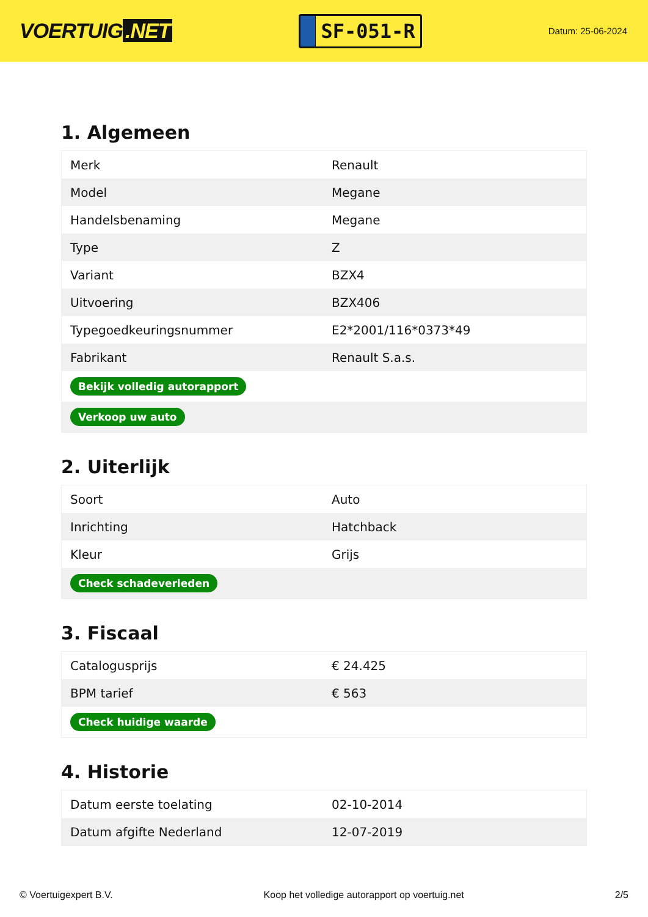VOERTUIG.NET
SF-051-R
Datum: 25-06-2024
1. Algemeen
| Merk | Renault |
| Model | Megane |
| Handelsbenaming | Megane |
| Type | Z |
| Variant | BZX4 |
| Uitvoering | BZX406 |
| Typegoedkeuringsnummer | E2*2001/116*0373*49 |
| Fabrikant | Renault S.a.s. |
| Bekijk volledig autorapport | |
| Verkoop uw auto | |
2. Uiterlijk
| Soort | Auto |
| Inrichting | Hatchback |
| Kleur | Grijs |
| Check schadeverleden | |
3. Fiscaal
| Catalogusprijs | € 24.425 |
| BPM tarief | € 563 |
| Check huidige waarde | |
4. Historie
| Datum eerste toelating | 02-10-2014 |
| Datum afgifte Nederland | 12-07-2019 |
© Voertuigexpert B.V. Koop het volledige autorapport op voertuig.net 2/5